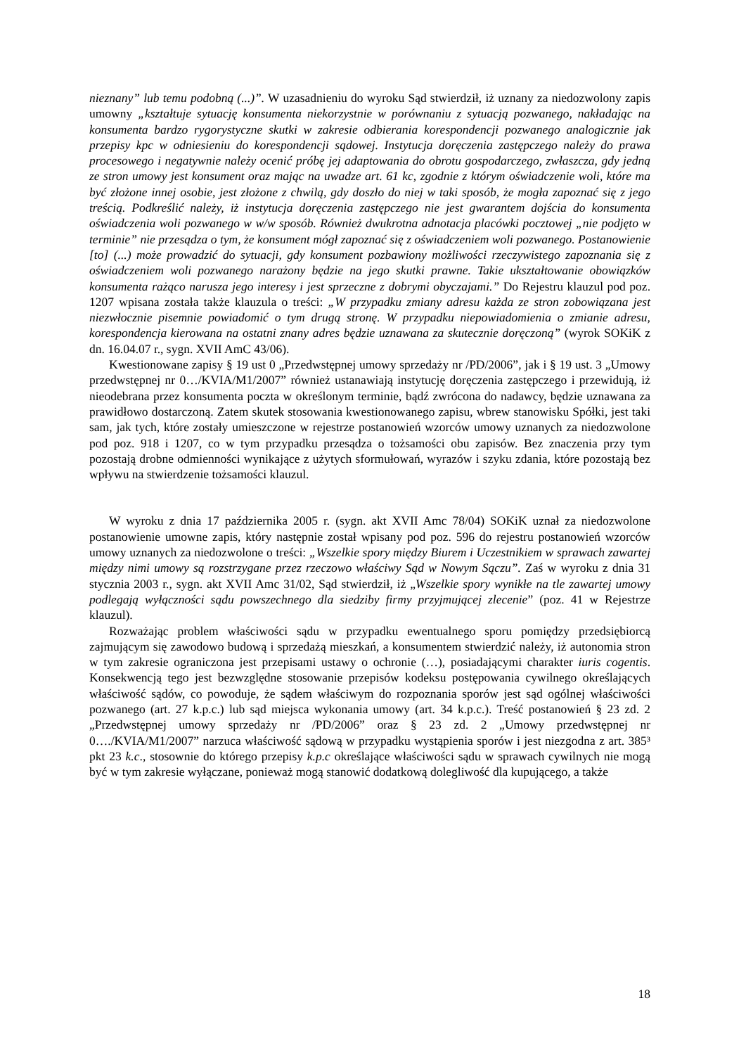nieznany” lub temu podobną (...)”. W uzasadnieniu do wyroku Sąd stwierdził, iż uznany za niedozwolony zapis umowny „kształtuje sytuację konsumenta niekorzystnie w porównaniu z sytuacją pozwanego, nakładając na konsumenta bardzo rygorystyczne skutki w zakresie odbierania korespondencji pozwanego analogicznie jak przepisy kpc w odniesieniu do korespondencji sądowej. Instytucja doręczenia zastępczego należy do prawa procesowego i negatywnie należy ocenić próbę jej adaptowania do obrotu gospodarczego, zwłaszcza, gdy jedną ze stron umowy jest konsument oraz mając na uwadze art. 61 kc, zgodnie z którym oświadczenie woli, które ma być złożone innej osobie, jest złożone z chwilą, gdy doszło do niej w taki sposób, że mogła zapoznać się z jego treścią. Podkreślić należy, iż instytucja doręczenia zastępczego nie jest gwarantem dojścia do konsumenta oświadczenia woli pozwanego w w/w sposób. Również dwukrotna adnotacja placówki pocztowej „nie podjęto w terminie” nie przesądza o tym, że konsument mógł zapoznać się z oświadczeniem woli pozwanego. Postanowienie [to] (...) może prowadzić do sytuacji, gdy konsument pozbawiony możliwości rzeczywistego zapoznania się z oświadczeniem woli pozwanego narażony będzie na jego skutki prawne. Takie ukształtowanie obowiązków konsumenta rażąco narusza jego interesy i jest sprzeczne z dobrymi obyczajami.” Do Rejestru klauzul pod poz. 1207 wpisana została także klauzula o treści: „W przypadku zmiany adresu każda ze stron zobowiązana jest niezwłocznie pisemnie powiadomić o tym drugą stronę. W przypadku niepowiadomienia o zmianie adresu, korespondencja kierowana na ostatni znany adres będzie uznawana za skutecznie doręczoną” (wyrok SOKiK z dn. 16.04.07 r., sygn. XVII AmC 43/06).
Kwestionowane zapisy § 19 ust 0 „Przedwstępnej umowy sprzedaży nr /PD/2006”, jak i § 19 ust. 3 „Umowy przedwstępnej nr 0…/KVIA/M1/2007” również ustanawiają instytucję doręczenia zastępczego i przewidują, iż nieodebrana przez konsumenta poczta w określonym terminie, bądź zwrócona do nadawcy, będzie uznawana za prawidłowo dostarczoną. Zatem skutek stosowania kwestionowanego zapisu, wbrew stanowisku Spółki, jest taki sam, jak tych, które zostały umieszczone w rejestrze postanowień wzorców umowy uznanych za niedozwolone pod poz. 918 i 1207, co w tym przypadku przesądza o tożsamości obu zapisów. Bez znaczenia przy tym pozostają drobne odmienności wynikające z użytych sformułowań, wyrazów i szyku zdania, które pozostają bez wpływu na stwierdzenie tożsamości klauzul.
W wyroku z dnia 17 października 2005 r. (sygn. akt XVII Amc 78/04) SOKiK uznał za niedozwolone postanowienie umowne zapis, który następnie został wpisany pod poz. 596 do rejestru postanowień wzorców umowy uznanych za niedozwolone o treści: „Wszelkie spory między Biurem i Uczestnikiem w sprawach zawartej między nimi umowy są rozstrzygane przez rzeczowo właściwy Sąd w Nowym Sączu”. Zaś w wyroku z dnia 31 stycznia 2003 r., sygn. akt XVII Amc 31/02, Sąd stwierdził, iż „Wszelkie spory wynikłe na tle zawartej umowy podlegają wyłączności sądu powszechnego dla siedziby firmy przyjmującej zlecenie” (poz. 41 w Rejestrze klauzul).
Rozważając problem właściwości sądu w przypadku ewentualnego sporu pomiędzy przedsiębiorcą zajmującym się zawodowo budową i sprzedażą mieszkań, a konsumentem stwierdzić należy, iż autonomia stron w tym zakresie ograniczona jest przepisami ustawy o ochronie (…), posiadającymi charakter iuris cogentis. Konsekwencją tego jest bezwzględne stosowanie przepisów kodeksu postępowania cywilnego określających właściwość sądów, co powoduje, że sądem właściwym do rozpoznania sporów jest sąd ogólnej właściwości pozwanego (art. 27 k.p.c.) lub sąd miejsca wykonania umowy (art. 34 k.p.c.). Treść postanowień § 23 zd. 2 „Przedwstępnej umowy sprzedaży nr /PD/2006” oraz § 23 zd. 2 „Umowy przedwstępnej nr 0…./KVIA/M1/2007” narzuca właściwość sądową w przypadku wystąpienia sporów i jest niezgodna z art. 385³ pkt 23 k.c., stosownie do którego przepisy k.p.c określające właściwości sądu w sprawach cywilnych nie mogą być w tym zakresie wyłączane, ponieważ mogą stanowić dodatkową dolegliwość dla kupującego, a także
18